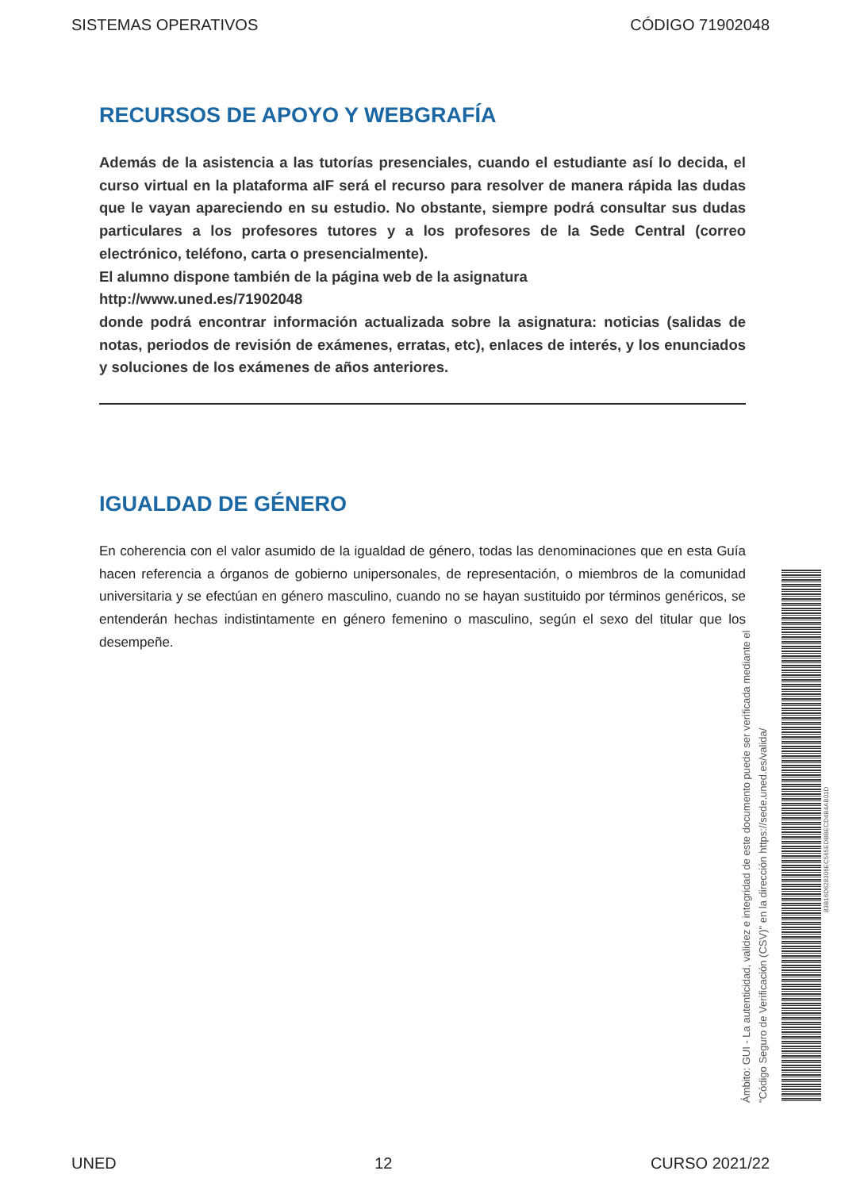SISTEMAS OPERATIVOS CÓDIGO 71902048
RECURSOS DE APOYO Y WEBGRAFÍA
Además de la asistencia a las tutorías presenciales, cuando el estudiante así lo decida, el curso virtual en la plataforma aIF será el recurso para resolver de manera rápida las dudas que le vayan apareciendo en su estudio. No obstante, siempre podrá consultar sus dudas particulares a los profesores tutores y a los profesores de la Sede Central (correo electrónico, teléfono, carta o presencialmente).
El alumno dispone también de la página web de la asignatura
http://www.uned.es/71902048
donde podrá encontrar información actualizada sobre la asignatura: noticias (salidas de notas, periodos de revisión de exámenes, erratas, etc), enlaces de interés, y los enunciados y soluciones de los exámenes de años anteriores.
IGUALDAD DE GÉNERO
En coherencia con el valor asumido de la igualdad de género, todas las denominaciones que en esta Guía hacen referencia a órganos de gobierno unipersonales, de representación, o miembros de la comunidad universitaria y se efectúan en género masculino, cuando no se hayan sustituido por términos genéricos, se entenderán hechas indistintamente en género femenino o masculino, según el sexo del titular que los desempeñe.
Ámbito: GUI - La autenticidad, validez e integridad de este documento puede ser verificada mediante el
"Código Seguro de Verificación (CSV)" en la dirección https://sede.uned.es/valida/
83B16D628306EC565EDBBECD4B4AB01D
UNED 12 CURSO 2021/22